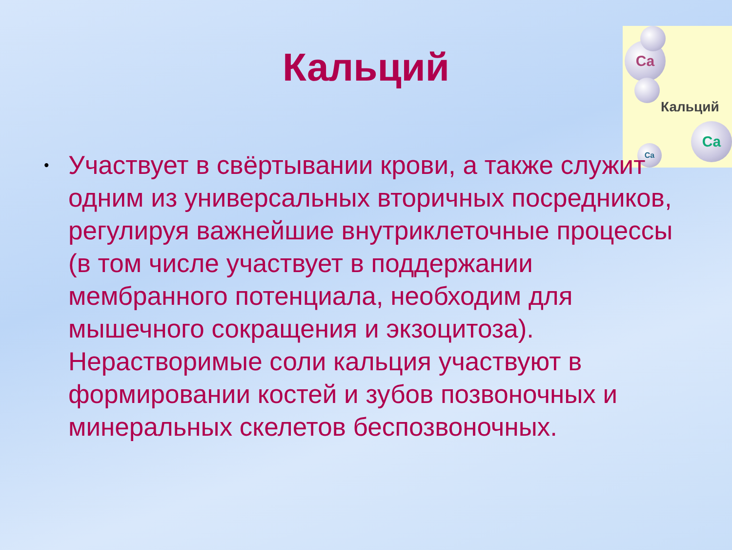Кальций
Ca
Кальций
Ca
Ca
• Участвует в свёртывании крови, а также служит одним из универсальных вторичных посредников, регулируя важнейшие внутриклеточные процессы (в том числе участвует в поддержании мембранного потенциала, необходим для мышечного сокращения и экзоцитоза). Нерастворимые соли кальция участвуют в формировании костей и зубов позвоночных и минеральных скелетов беспозвоночных.